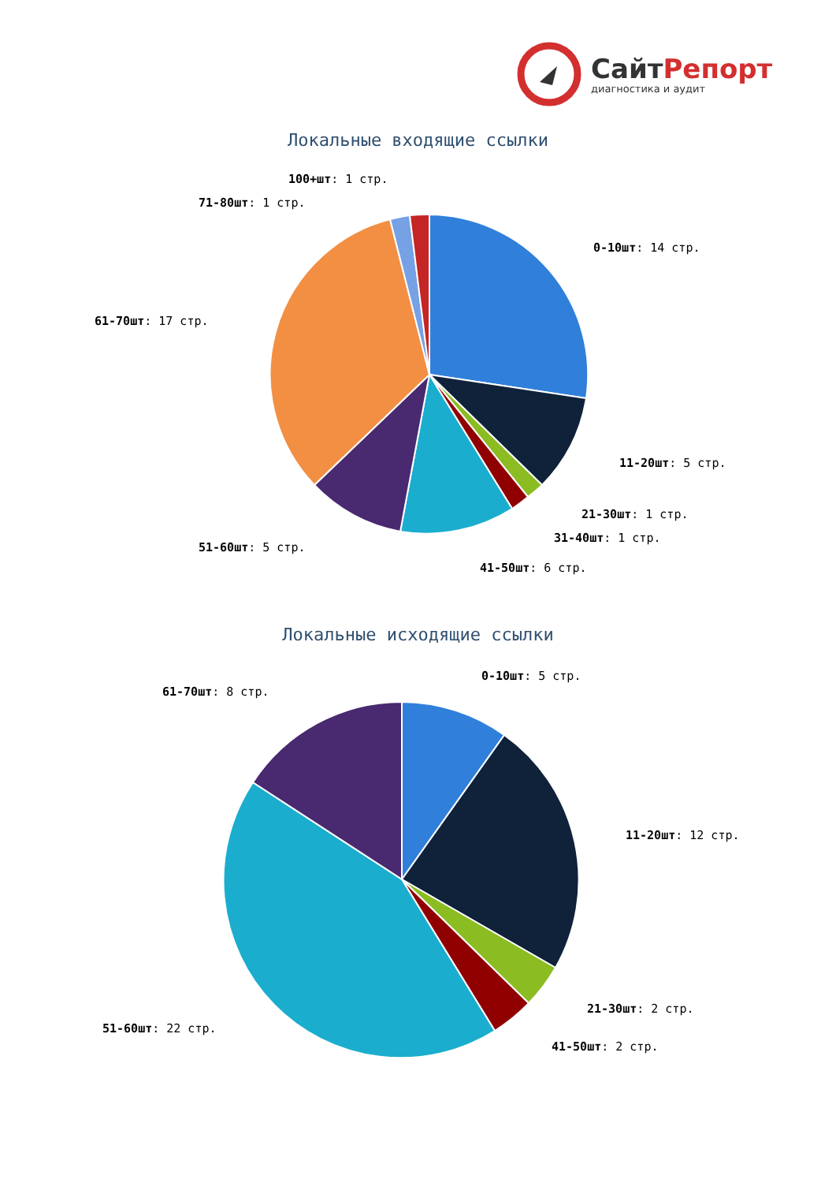СайтРепорт
диагностика и аудит
Локальные входящие ссылки
100+шт: 1 стр.
71-80шт: 1 стр.
0-10шт: 14 стр.
61-70шт: 17 стр.
11-20шт: 5 стр.
21-30шт: 1 стр.
31-40шт: 1 стр.
51-60шт: 5 стр.
41-50шт: 6 стр.
Локальные исходящие ссылки
0-10шт: 5 стр.
61-70шт: 8 стр.
11-20шт: 12 стр.
21-30шт: 2 стр.
51-60шт: 22 стр.
41-50шт: 2 стр.